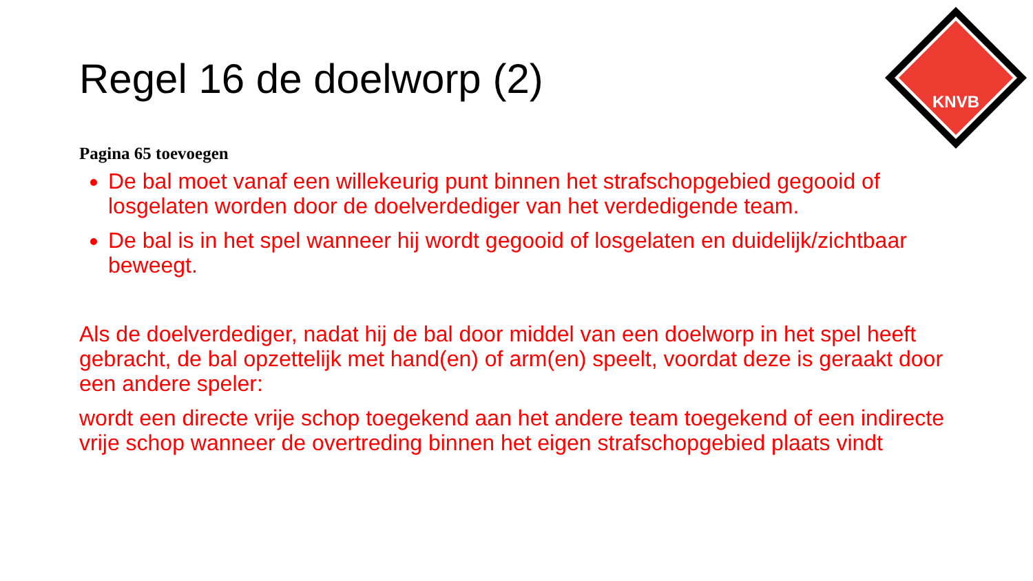KNVB
Regel 16 de doelworp (2)
Pagina 65 toevoegen
De bal moet vanaf een willekeurig punt binnen het strafschopgebied gegooid of losgelaten worden door de doelverdediger van het verdedigende team.
De bal is in het spel wanneer hij wordt gegooid of losgelaten en duidelijk/zichtbaar beweegt.
Als de doelverdediger, nadat hij de bal door middel van een doelworp in het spel heeft gebracht, de bal opzettelijk met hand(en) of arm(en) speelt, voordat deze is geraakt door een andere speler:
wordt een directe vrije schop toegekend aan het andere team toegekend of een indirecte vrije schop wanneer de overtreding binnen het eigen strafschopgebied plaats vindt